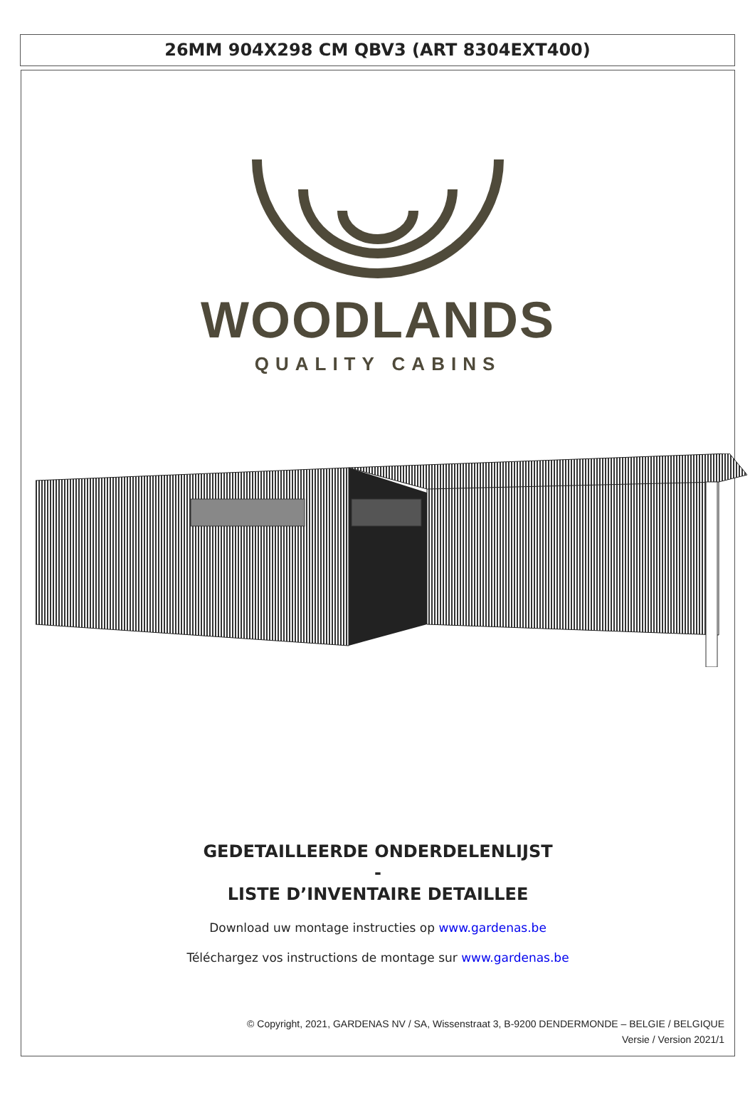26MM 904X298 CM QBV3 (ART 8304EXT400)
WOODLANDS
QUALITY CABINS
GEDETAILLEERDE ONDERDELENLIJST
-
LISTE D’INVENTAIRE DETAILLEE
Download uw montage instructies op www.gardenas.be
Téléchargez vos instructions de montage sur www.gardenas.be
© Copyright, 2021, GARDENAS NV / SA, Wissenstraat 3, B-9200 DENDERMONDE – BELGIE / BELGIQUE
Versie / Version 2021/1